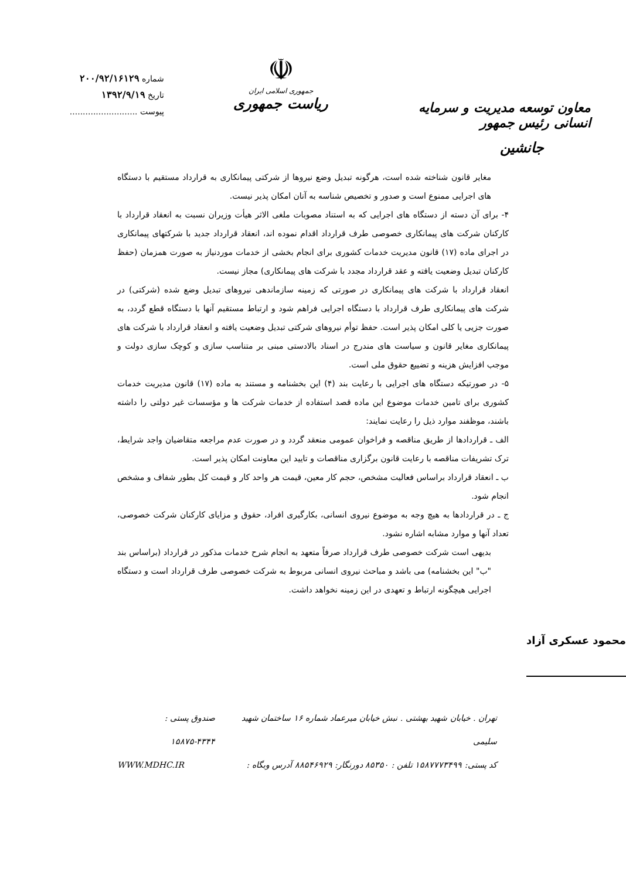معاون توسعه مدیریت و سرمایه انسانی رئیس جمهور
جانشین
☫
جمهوری اسلامی ایران
ریاست جمهوری
شماره ۲۰۰/۹۲/۱۶۱۲۹
تاریخ ۱۳۹۲/۹/۱۹
پیوست ..........................
مغایر قانون شناخته شده است، هرگونه تبدیل وضع نیروها از شرکتی پیمانکاری به قرارداد مستقیم با دستگاه های اجرایی ممنوع است و صدور و تخصیص شناسه به آنان امکان پذیر نیست.
۴- برای آن دسته از دستگاه های اجرایی که به استناد مصوبات ملغی الاثر هیأت وزیران نسبت به انعقاد قرارداد با کارکنان شرکت های پیمانکاری خصوصی طرف قرارداد اقدام نموده اند، انعقاد قرارداد جدید با شرکتهای پیمانکاری در اجرای ماده (۱۷) قانون مدیریت خدمات کشوری برای انجام بخشی از خدمات موردنیاز به صورت همزمان (حفظ کارکنان تبدیل وضعیت یافته و عقد قرارداد مجدد با شرکت های پیمانکاری) مجاز نیست.
انعقاد قرارداد با شرکت های پیمانکاری در صورتی که زمینه سازماندهی نیروهای تبدیل وضع شده (شرکتی) در شرکت های پیمانکاری طرف قرارداد با دستگاه اجرایی فراهم شود و ارتباط مستقیم آنها با دستگاه قطع گردد، به صورت جزیی یا کلی امکان پذیر است. حفظ توأم نیروهای شرکتی تبدیل وضعیت یافته و انعقاد قرارداد با شرکت های پیمانکاری مغایر قانون و سیاست های مندرج در اسناد بالادستی مبنی بر متناسب سازی و کوچک سازی دولت و موجب افزایش هزینه و تضییع حقوق ملی است.
۵- در صورتیکه دستگاه های اجرایی با رعایت بند (۴) این بخشنامه و مستند به ماده (۱۷) قانون مدیریت خدمات کشوری برای تامین خدمات موضوع این ماده قصد استفاده از خدمات شرکت ها و مؤسسات غیر دولتی را داشته باشند، موظفند موارد ذیل را رعایت نمایند:
الف ـ قراردادها از طریق مناقصه و فراخوان عمومی منعقد گردد و در صورت عدم مراجعه متقاضیان واجد شرایط، ترک تشریفات مناقصه با رعایت قانون برگزاری مناقصات و تایید این معاونت امکان پذیر است.
ب ـ انعقاد قرارداد براساس فعالیت مشخص، حجم کار معین، قیمت هر واحد کار و قیمت کل بطور شفاف و مشخص انجام شود.
ج ـ در قراردادها به هیچ وجه به موضوع نیروی انسانی، بکارگیری افراد، حقوق و مزایای کارکنان شرکت خصوصی، تعداد آنها و موارد مشابه اشاره نشود.
بدیهی است شرکت خصوصی طرف قرارداد صرفاً متعهد به انجام شرح خدمات مذکور در قرارداد (براساس بند "ب" این بخشنامه) می باشد و مباحث نیروی انسانی مربوط به شرکت خصوصی طرف قرارداد است و دستگاه اجرایی هیچگونه ارتباط و تعهدی در این زمینه نخواهد داشت.
محمود عسکری آزاد
تهران . خیابان شهید بهشتی . نبش خیابان میرعماد شماره ۱۶ ساختمان شهید سلیمی صندوق پستی : ۴۳۴۴-۱۵۸۷۵
کد پستی: ۱۵۸۷۷۷۳۴۹۹ تلفن : ۸۵۳۵۰ دورنگار: ۸۸۵۴۶۹۲۹ آدرس وبگاه : WWW.MDHC.IR